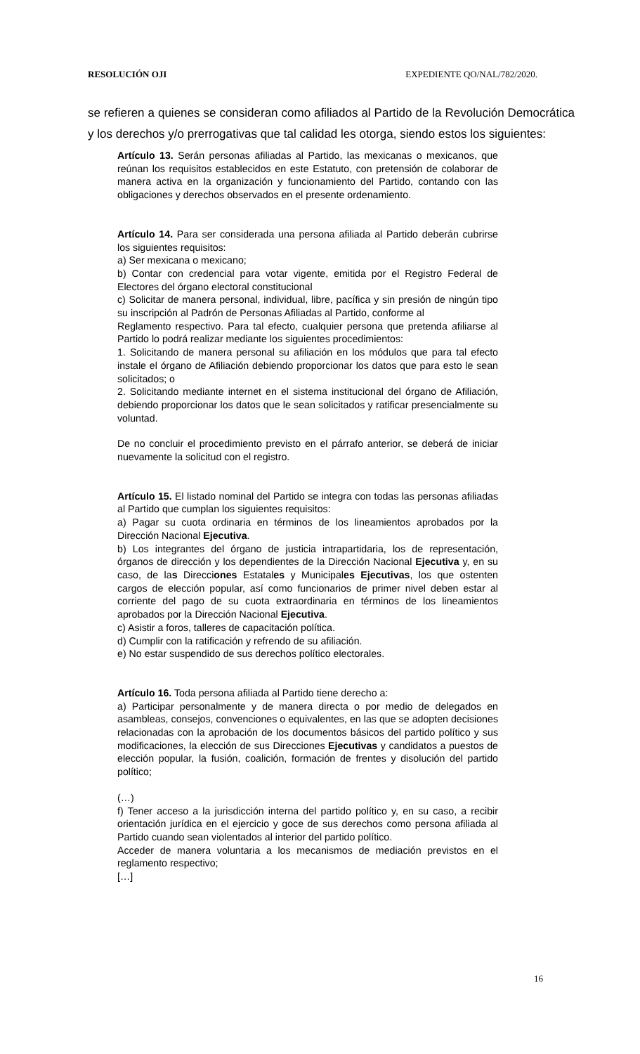RESOLUCIÓN OJI EXPEDIENTE QO/NAL/782/2020.
se refieren a quienes se consideran como afiliados al Partido de la Revolución Democrática y los derechos y/o prerrogativas que tal calidad les otorga, siendo estos los siguientes:
Artículo 13. Serán personas afiliadas al Partido, las mexicanas o mexicanos, que reúnan los requisitos establecidos en este Estatuto, con pretensión de colaborar de manera activa en la organización y funcionamiento del Partido, contando con las obligaciones y derechos observados en el presente ordenamiento.
Artículo 14. Para ser considerada una persona afiliada al Partido deberán cubrirse los siguientes requisitos:
a) Ser mexicana o mexicano;
b) Contar con credencial para votar vigente, emitida por el Registro Federal de Electores del órgano electoral constitucional
c) Solicitar de manera personal, individual, libre, pacífica y sin presión de ningún tipo su inscripción al Padrón de Personas Afiliadas al Partido, conforme al
Reglamento respectivo. Para tal efecto, cualquier persona que pretenda afiliarse al Partido lo podrá realizar mediante los siguientes procedimientos:
1. Solicitando de manera personal su afiliación en los módulos que para tal efecto instale el órgano de Afiliación debiendo proporcionar los datos que para esto le sean solicitados; o
2. Solicitando mediante internet en el sistema institucional del órgano de Afiliación, debiendo proporcionar los datos que le sean solicitados y ratificar presencialmente su voluntad.
De no concluir el procedimiento previsto en el párrafo anterior, se deberá de iniciar nuevamente la solicitud con el registro.
Artículo 15. El listado nominal del Partido se integra con todas las personas afiliadas al Partido que cumplan los siguientes requisitos:
a) Pagar su cuota ordinaria en términos de los lineamientos aprobados por la Dirección Nacional Ejecutiva.
b) Los integrantes del órgano de justicia intrapartidaria, los de representación, órganos de dirección y los dependientes de la Dirección Nacional Ejecutiva y, en su caso, de las Direcciones Estatales y Municipales Ejecutivas, los que ostenten cargos de elección popular, así como funcionarios de primer nivel deben estar al corriente del pago de su cuota extraordinaria en términos de los lineamientos aprobados por la Dirección Nacional Ejecutiva.
c) Asistir a foros, talleres de capacitación política.
d) Cumplir con la ratificación y refrendo de su afiliación.
e) No estar suspendido de sus derechos político electorales.
Artículo 16. Toda persona afiliada al Partido tiene derecho a:
a) Participar personalmente y de manera directa o por medio de delegados en asambleas, consejos, convenciones o equivalentes, en las que se adopten decisiones relacionadas con la aprobación de los documentos básicos del partido político y sus modificaciones, la elección de sus Direcciones Ejecutivas y candidatos a puestos de elección popular, la fusión, coalición, formación de frentes y disolución del partido político;
(…)
f) Tener acceso a la jurisdicción interna del partido político y, en su caso, a recibir orientación jurídica en el ejercicio y goce de sus derechos como persona afiliada al Partido cuando sean violentados al interior del partido político.
Acceder de manera voluntaria a los mecanismos de mediación previstos en el reglamento respectivo;
[…]
16